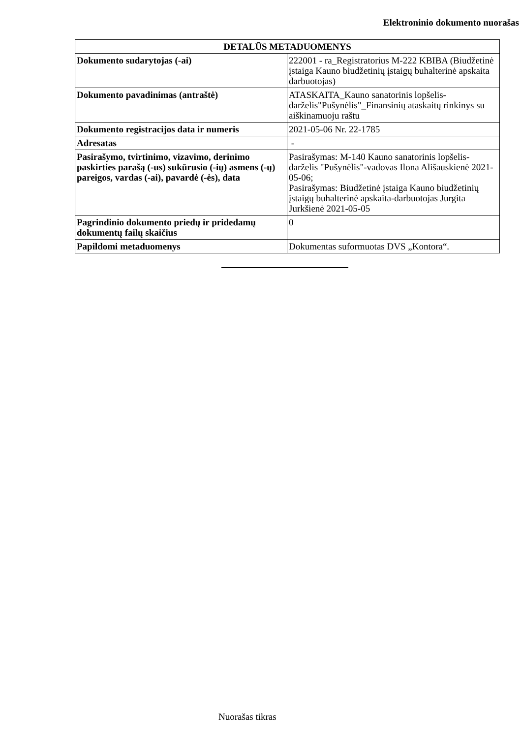Elektroninio dokumento nuorašas
| DETALŪS METADUOMENYS | |
| --- | --- |
| Dokumento sudarytojas (-ai) | 222001 - ra_Registratorius M-222 KBIBA (Biudžetinė įstaiga Kauno biudžetinių įstaigų buhalterinė apskaita darbuotojas) |
| Dokumento pavadinimas (antraštė) | ATASKAITA_Kauno sanatorinis lopšelis-darželis"Pušynėlis"_Finansinių ataskaitų rinkinys su aiškinamuoju raštu |
| Dokumento registracijos data ir numeris | 2021-05-06 Nr. 22-1785 |
| Adresatas | - |
| Pasirašymo, tvirtinimo, vizavimo, derinimo paskirties parašą (-us) sukūrusio (-ių) asmens (-ų) pareigos, vardas (-ai), pavardė (-ės), data | Pasirašymas: M-140 Kauno sanatorinis lopšelis-darželis "Pušynėlis"-vadovas Ilona Ališauskienė 2021-05-06; Pasirašymas: Biudžetinė įstaiga Kauno biudžetinių įstaigų buhalterinė apskaita-darbuotojas Jurgita Jurkšienė 2021-05-05 |
| Pagrindinio dokumento priedų ir pridedamų dokumentų failų skaičius | 0 |
| Papildomi metaduomenys | Dokumentas suformuotas DVS „Kontora“. |
Nuorašas tikras